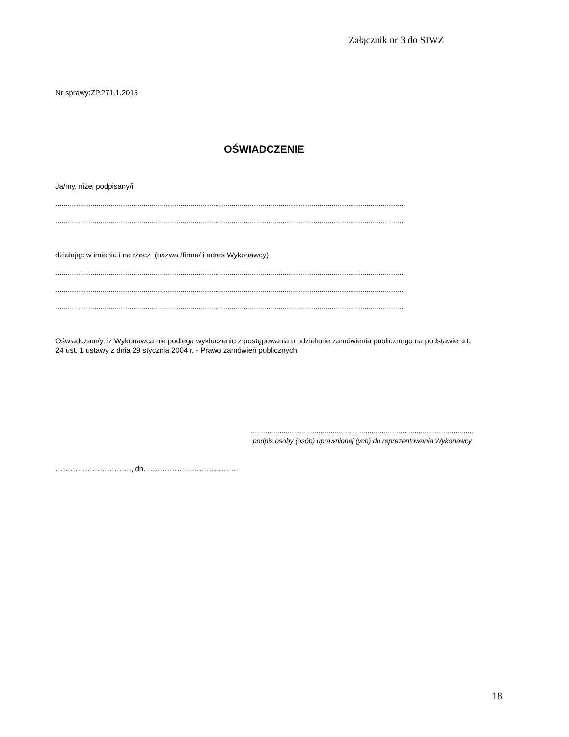Załącznik nr 3 do SIWZ
Nr sprawy:ZP.271.1.2015
OŚWIADCZENIE
Ja/my, niżej podpisany/i
..........................................................................................................................................................................
..........................................................................................................................................................................
działając w imieniu i na rzecz (nazwa /firma/ i adres Wykonawcy)
..........................................................................................................................................................................
..........................................................................................................................................................................
..........................................................................................................................................................................
Oświadczam/y, iż Wykonawca nie podlega wykluczeniu z postępowania o udzielenie zamówienia publicznego na podstawie art. 24 ust. 1 ustawy z dnia 29 stycznia 2004 r. - Prawo zamówień publicznych.
.............................................................................................................
podpis osoby (osób) uprawnionej (ych) do reprezentowania Wykonawcy
…………………………., dn. ……………………………….
18